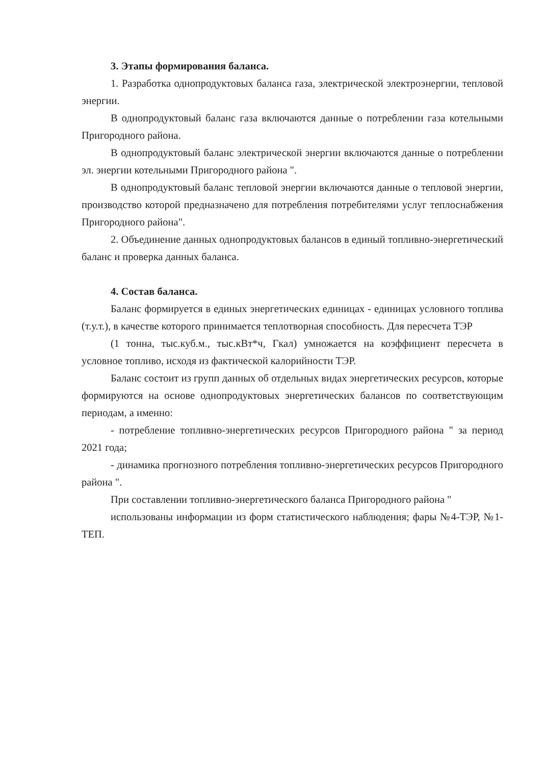3. Этапы формирования баланса.
1. Разработка однопродуктовых баланса газа, электрической электроэнергии, тепловой энергии.
В однопродуктовый баланс газа включаются данные о потреблении газа котельными Пригородного района.
В однопродуктовый баланс электрической энергии включаются данные о потреблении эл. энергии котельными Пригородного района ".
В однопродуктовый баланс тепловой энергии включаются данные о тепловой энергии, производство которой предназначено для потребления потребителями услуг теплоснабжения Пригородного района".
2. Объединение данных однопродуктовых балансов в единый топливно-энергетический баланс и проверка данных баланса.
4. Состав баланса.
Баланс формируется в единых энергетических единицах - единицах условного топлива (т.у.т.), в качестве которого принимается теплотворная способность. Для пересчета ТЭР
(1 тонна, тыс.куб.м., тыс.кВт*ч, Гкал) умножается на коэффициент пересчета в условное топливо, исходя из фактической калорийности ТЭР.
Баланс состоит из групп данных об отдельных видах энергетических ресурсов, которые формируются на основе однопродуктовых энергетических балансов по соответствующим периодам, а именно:
- потребление топливно-энергетических ресурсов Пригородного района " за период 2021 года;
- динамика прогнозного потребления топливно-энергетических ресурсов Пригородного района ".
При составлении топливно-энергетического баланса Пригородного района "
использованы информации из форм статистического наблюдения; фары №4-ТЭР, №1-ТЕП.